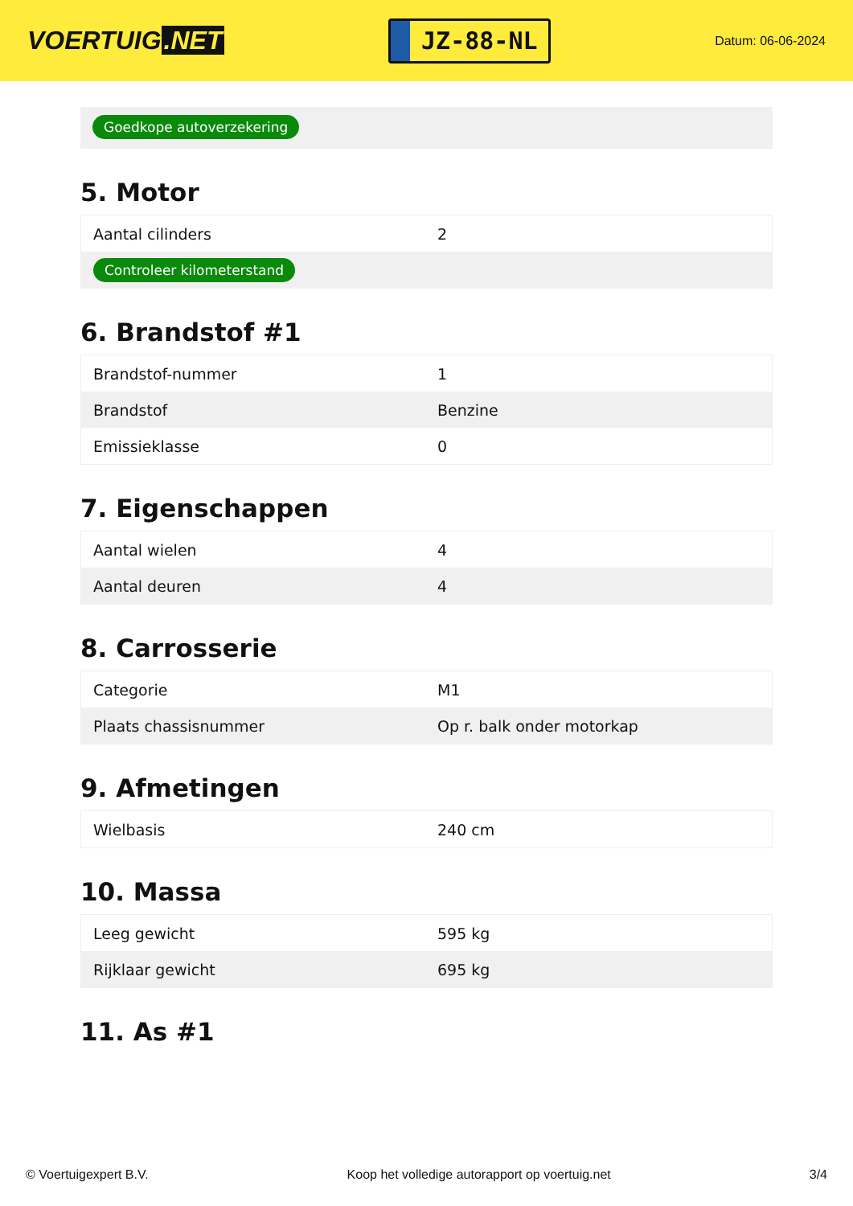VOERTUIG.NET
JZ-88-NL
Datum: 06-06-2024
Goedkope autoverzekering
5. Motor
| Aantal cilinders | 2 |
| Controleer kilometerstand | |
6. Brandstof #1
| Brandstof-nummer | 1 |
| Brandstof | Benzine |
| Emissieklasse | 0 |
7. Eigenschappen
| Aantal wielen | 4 |
| Aantal deuren | 4 |
8. Carrosserie
| Categorie | M1 |
| Plaats chassisnummer | Op r. balk onder motorkap |
9. Afmetingen
| Wielbasis | 240 cm |
10. Massa
| Leeg gewicht | 595 kg |
| Rijklaar gewicht | 695 kg |
11. As #1
© Voertuigexpert B.V. Koop het volledige autorapport op voertuig.net 3/4